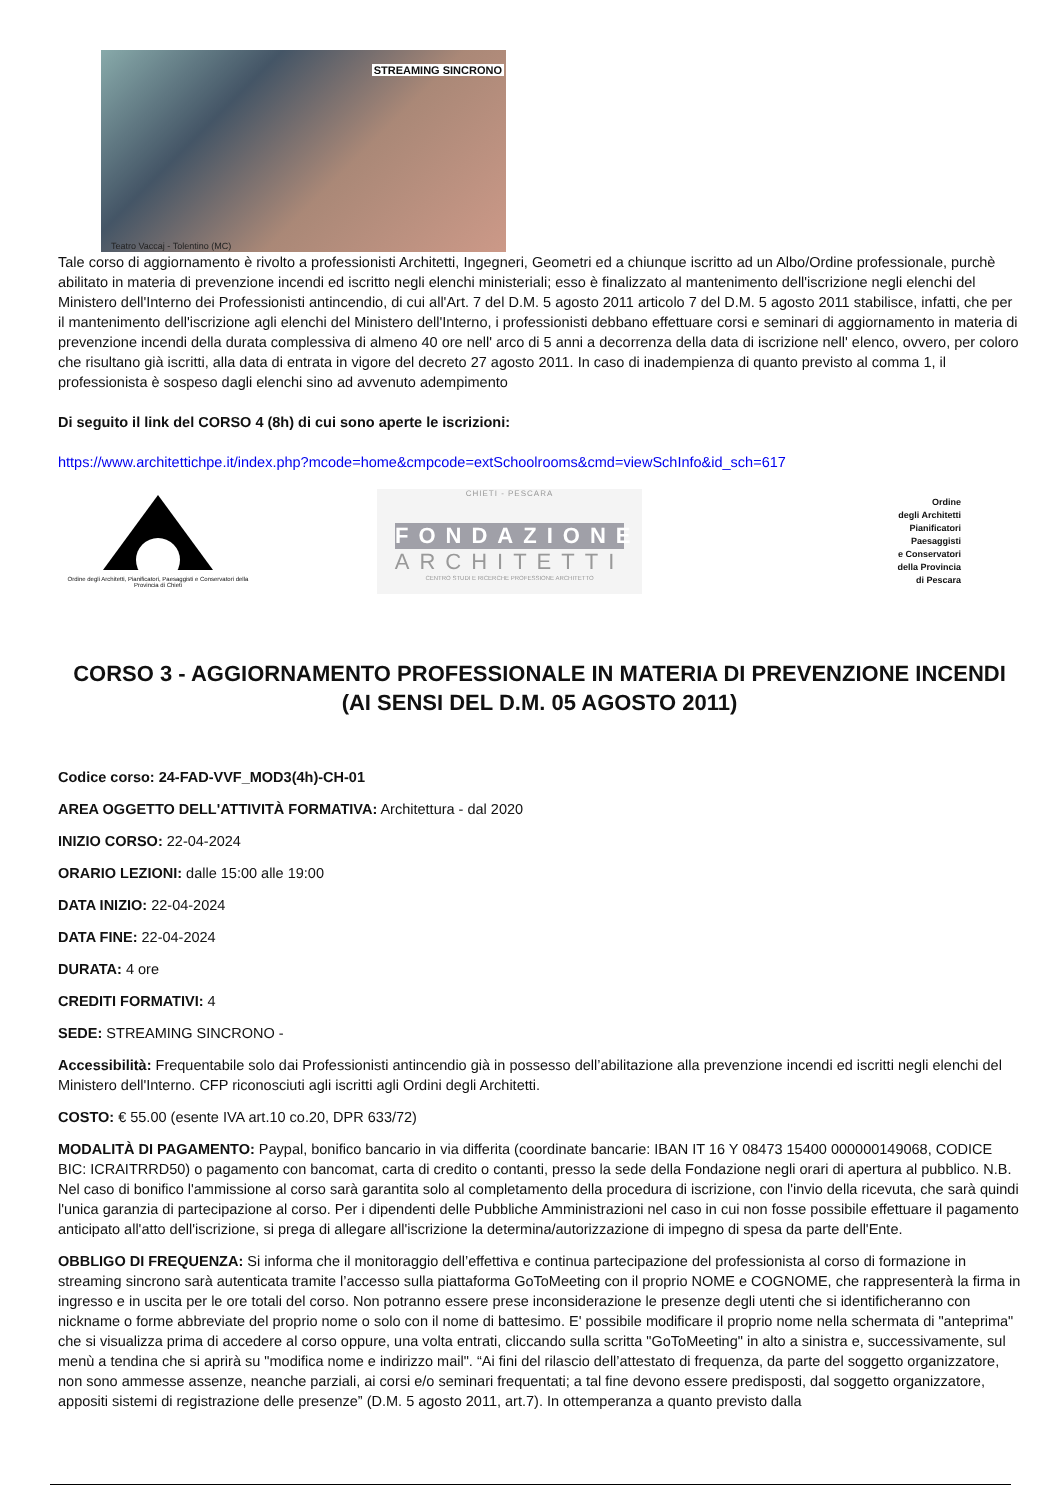STREAMING SINCRONO
Teatro Vaccaj - Tolentino (MC)
Tale corso di aggiornamento è rivolto a professionisti Architetti, Ingegneri, Geometri ed a chiunque iscritto ad un Albo/Ordine professionale, purchè abilitato in materia di prevenzione incendi ed iscritto negli elenchi ministeriali; esso è finalizzato al mantenimento dell'iscrizione negli elenchi del Ministero dell'Interno dei Professionisti antincendio, di cui all'Art. 7 del D.M. 5 agosto 2011 articolo 7 del D.M. 5 agosto 2011 stabilisce, infatti, che per il mantenimento dell'iscrizione agli elenchi del Ministero dell'Interno, i professionisti debbano effettuare corsi e seminari di aggiornamento in materia di prevenzione incendi della durata complessiva di almeno 40 ore nell' arco di 5 anni a decorrenza della data di iscrizione nell' elenco, ovvero, per coloro che risultano già iscritti, alla data di entrata in vigore del decreto 27 agosto 2011. In caso di inadempienza di quanto previsto al comma 1, il professionista è sospeso dagli elenchi sino ad avvenuto adempimento
Di seguito il link del CORSO 4 (8h) di cui sono aperte le iscrizioni:
https://www.architettichpe.it/index.php?mcode=home&cmpcode=extSchoolrooms&cmd=viewSchInfo&id_sch=617
Ordine degli Architetti, Pianificatori, Paesaggisti e Conservatori della Provincia di Chieti
CHIETI - PESCARA
FONDAZIONE
ARCHITETTI
CENTRO STUDI E RICERCHE PROFESSIONE ARCHITETTO
Ordine
degli Architetti
Pianificatori
Paesaggisti
e Conservatori
della Provincia
di Pescara
CORSO 3 - AGGIORNAMENTO PROFESSIONALE IN MATERIA DI PREVENZIONE INCENDI (AI SENSI DEL D.M. 05 AGOSTO 2011)
Codice corso: 24-FAD-VVF_MOD3(4h)-CH-01
AREA OGGETTO DELL'ATTIVITÀ FORMATIVA: Architettura - dal 2020
INIZIO CORSO: 22-04-2024
ORARIO LEZIONI: dalle 15:00 alle 19:00
DATA INIZIO: 22-04-2024
DATA FINE: 22-04-2024
DURATA: 4 ore
CREDITI FORMATIVI: 4
SEDE: STREAMING SINCRONO -
Accessibilità: Frequentabile solo dai Professionisti antincendio già in possesso dell’abilitazione alla prevenzione incendi ed iscritti negli elenchi del Ministero dell'Interno. CFP riconosciuti agli iscritti agli Ordini degli Architetti.
COSTO: € 55.00 (esente IVA art.10 co.20, DPR 633/72)
MODALITÀ DI PAGAMENTO: Paypal, bonifico bancario in via differita (coordinate bancarie: IBAN IT 16 Y 08473 15400 000000149068, CODICE BIC: ICRAITRRD50) o pagamento con bancomat, carta di credito o contanti, presso la sede della Fondazione negli orari di apertura al pubblico. N.B. Nel caso di bonifico l'ammissione al corso sarà garantita solo al completamento della procedura di iscrizione, con l'invio della ricevuta, che sarà quindi l'unica garanzia di partecipazione al corso. Per i dipendenti delle Pubbliche Amministrazioni nel caso in cui non fosse possibile effettuare il pagamento anticipato all'atto dell'iscrizione, si prega di allegare all'iscrizione la determina/autorizzazione di impegno di spesa da parte dell'Ente.
OBBLIGO DI FREQUENZA: Si informa che il monitoraggio dell’effettiva e continua partecipazione del professionista al corso di formazione in streaming sincrono sarà autenticata tramite l’accesso sulla piattaforma GoToMeeting con il proprio NOME e COGNOME, che rappresenterà la firma in ingresso e in uscita per le ore totali del corso. Non potranno essere prese inconsiderazione le presenze degli utenti che si identificheranno con nickname o forme abbreviate del proprio nome o solo con il nome di battesimo. E' possibile modificare il proprio nome nella schermata di "anteprima" che si visualizza prima di accedere al corso oppure, una volta entrati, cliccando sulla scritta "GoToMeeting" in alto a sinistra e, successivamente, sul menù a tendina che si aprirà su "modifica nome e indirizzo mail". “Ai fini del rilascio dell’attestato di frequenza, da parte del soggetto organizzatore, non sono ammesse assenze, neanche parziali, ai corsi e/o seminari frequentati; a tal fine devono essere predisposti, dal soggetto organizzatore, appositi sistemi di registrazione delle presenze” (D.M. 5 agosto 2011, art.7). In ottemperanza a quanto previsto dalla